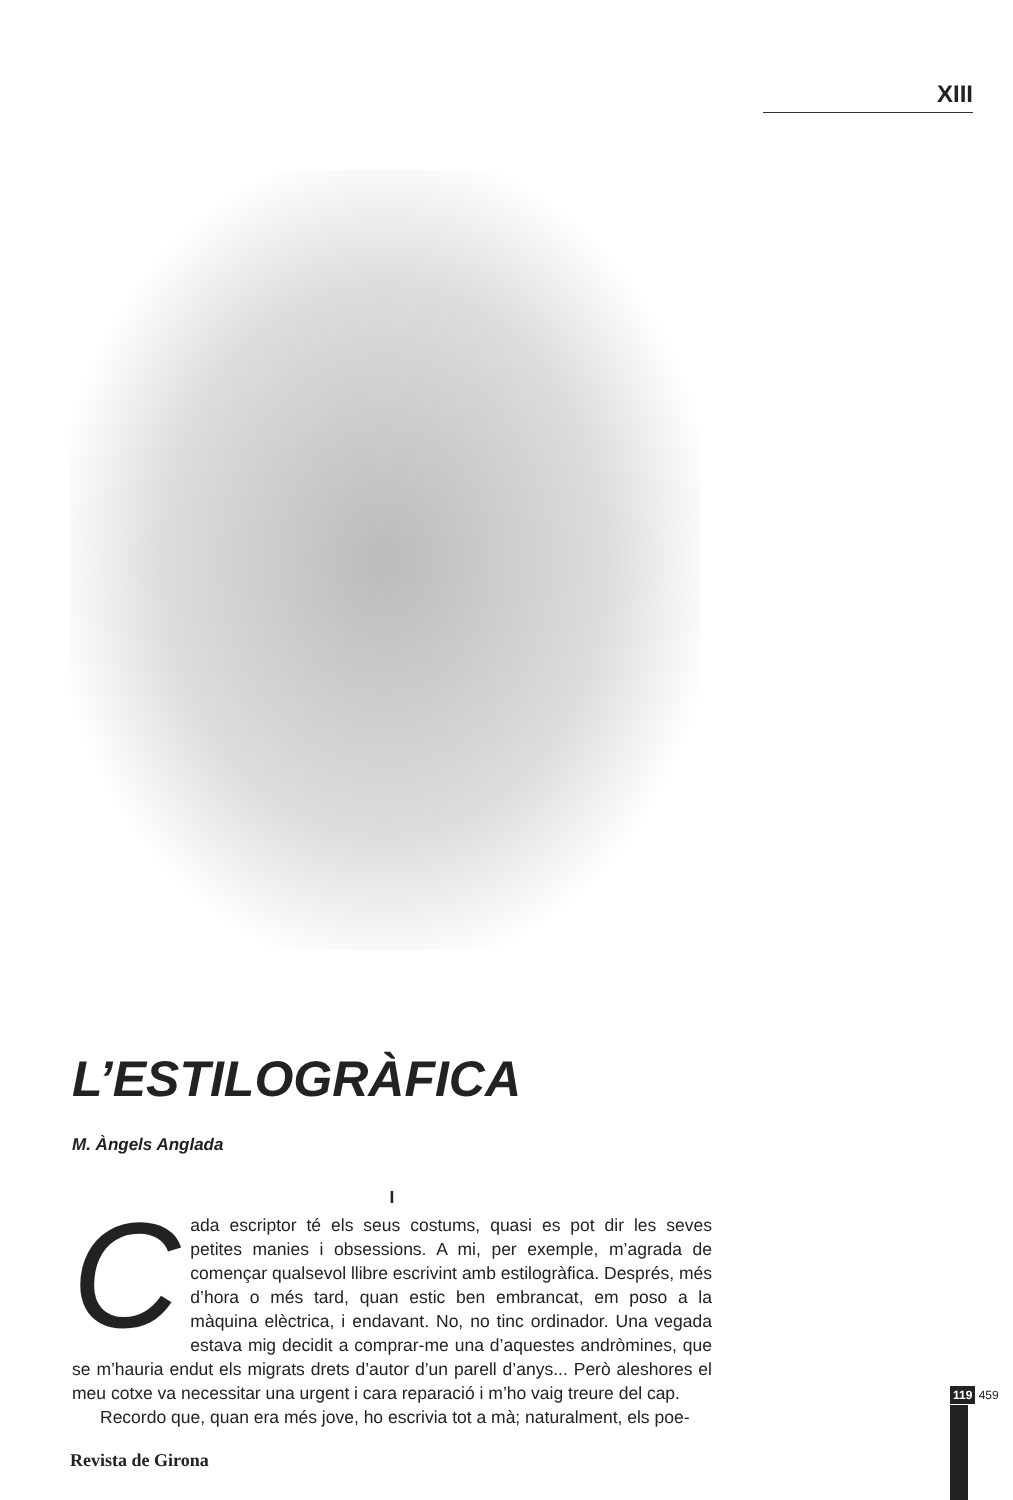XIII
L’ESTILOGRÀFICA
M. Àngels Anglada
I
Cada escriptor té els seus costums, quasi es pot dir les seves petites manies i obsessions. A mi, per exemple, m’agrada de començar qualsevol llibre escrivint amb estilogràfica. Després, més d’hora o més tard, quan estic ben embrancat, em poso a la màquina elèctrica, i endavant. No, no tinc ordinador. Una vegada estava mig decidit a comprar-me una d’aquestes andròmines, que se m’hauria endut els migrats drets d’autor d’un parell d’anys... Però aleshores el meu cotxe va necessitar una urgent i cara reparació i m’ho vaig treure del cap.
Recordo que, quan era més jove, ho escrivia tot a mà; naturalment, els poe-
119 459
Revista de Girona